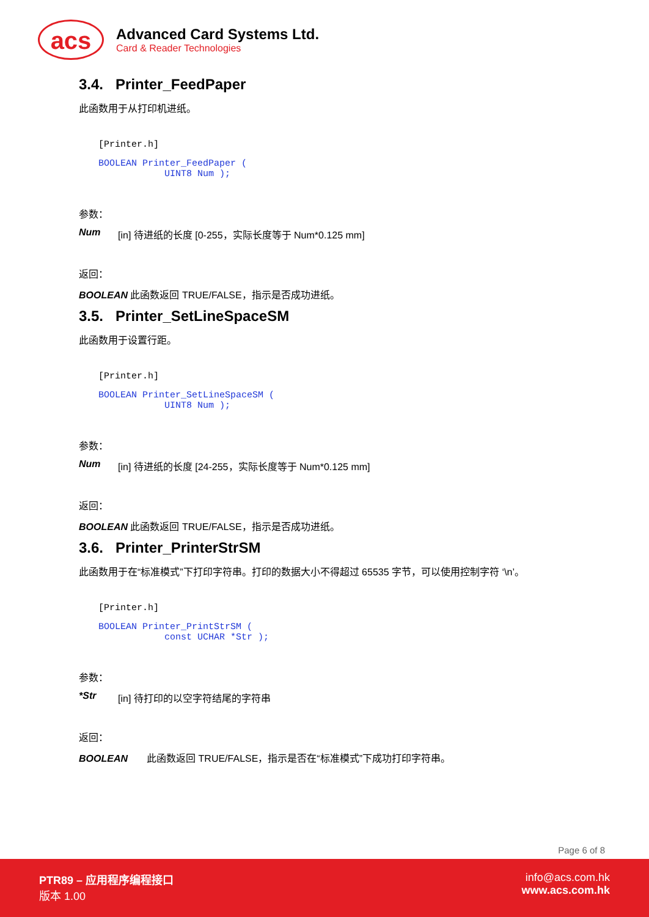acs
Advanced Card Systems Ltd.
Card & Reader Technologies
3.4. Printer_FeedPaper
此函数用于从打印机进纸。
[Printer.h]
BOOLEAN Printer_FeedPaper (
            UINT8 Num );
参数：
Num [in] 待进纸的长度 [0-255，实际长度等于 Num*0.125 mm]
返回：
BOOLEAN 此函数返回 TRUE/FALSE，指示是否成功进纸。
3.5. Printer_SetLineSpaceSM
此函数用于设置行距。
[Printer.h]
BOOLEAN Printer_SetLineSpaceSM (
            UINT8 Num );
参数：
Num [in] 待进纸的长度 [24-255，实际长度等于 Num*0.125 mm]
返回：
BOOLEAN 此函数返回 TRUE/FALSE，指示是否成功进纸。
3.6. Printer_PrinterStrSM
此函数用于在“标准模式”下打印字符串。打印的数据大小不得超过 65535 字节，可以使用控制字符 ‘\n’。
[Printer.h]
BOOLEAN Printer_PrintStrSM (
            const UCHAR *Str );
参数：
*Str [in] 待打印的以空字符结尾的字符串
返回：
BOOLEAN 此函数返回 TRUE/FALSE，指示是否在“标准模式”下成功打印字符串。
Page 6 of 8
PTR89 – 应用程序编程接口
版本 1.00
info@acs.com.hk
www.acs.com.hk